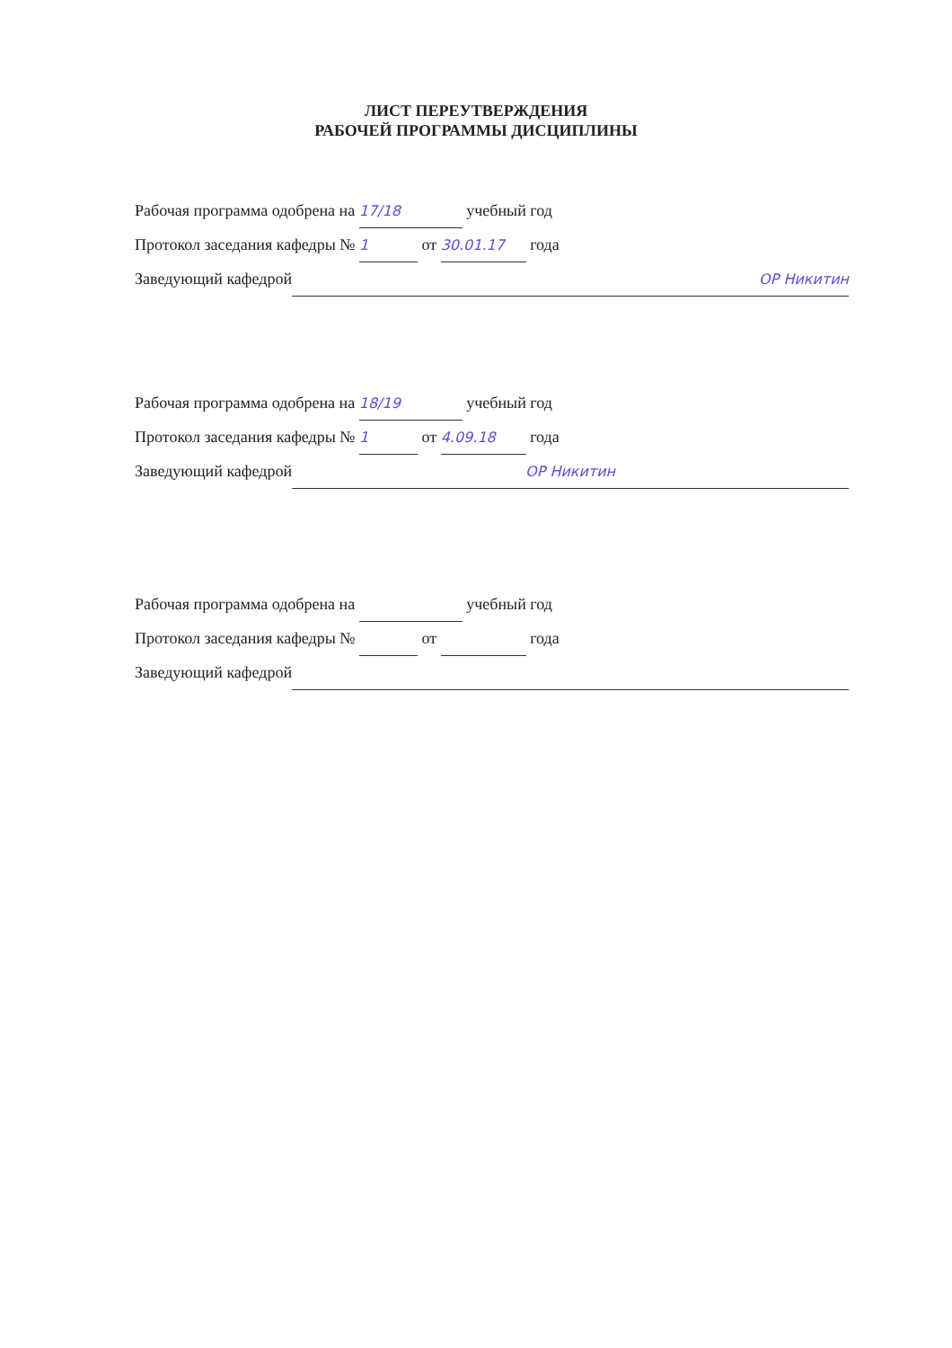ЛИСТ ПЕРЕУТВЕРЖДЕНИЯ
РАБОЧЕЙ ПРОГРАММЫ ДИСЦИПЛИНЫ
Рабочая программа одобрена на 17/18 учебный год
Протокол заседания кафедры № 1 от 30.01.17 года
Заведующий кафедрой ОР Никитин
Рабочая программа одобрена на 18/19 учебный год
Протокол заседания кафедры № 1 от 4.09.18 года
Заведующий кафедрой ОР Никитин
Рабочая программа одобрена на учебный год
Протокол заседания кафедры № от года
Заведующий кафедрой